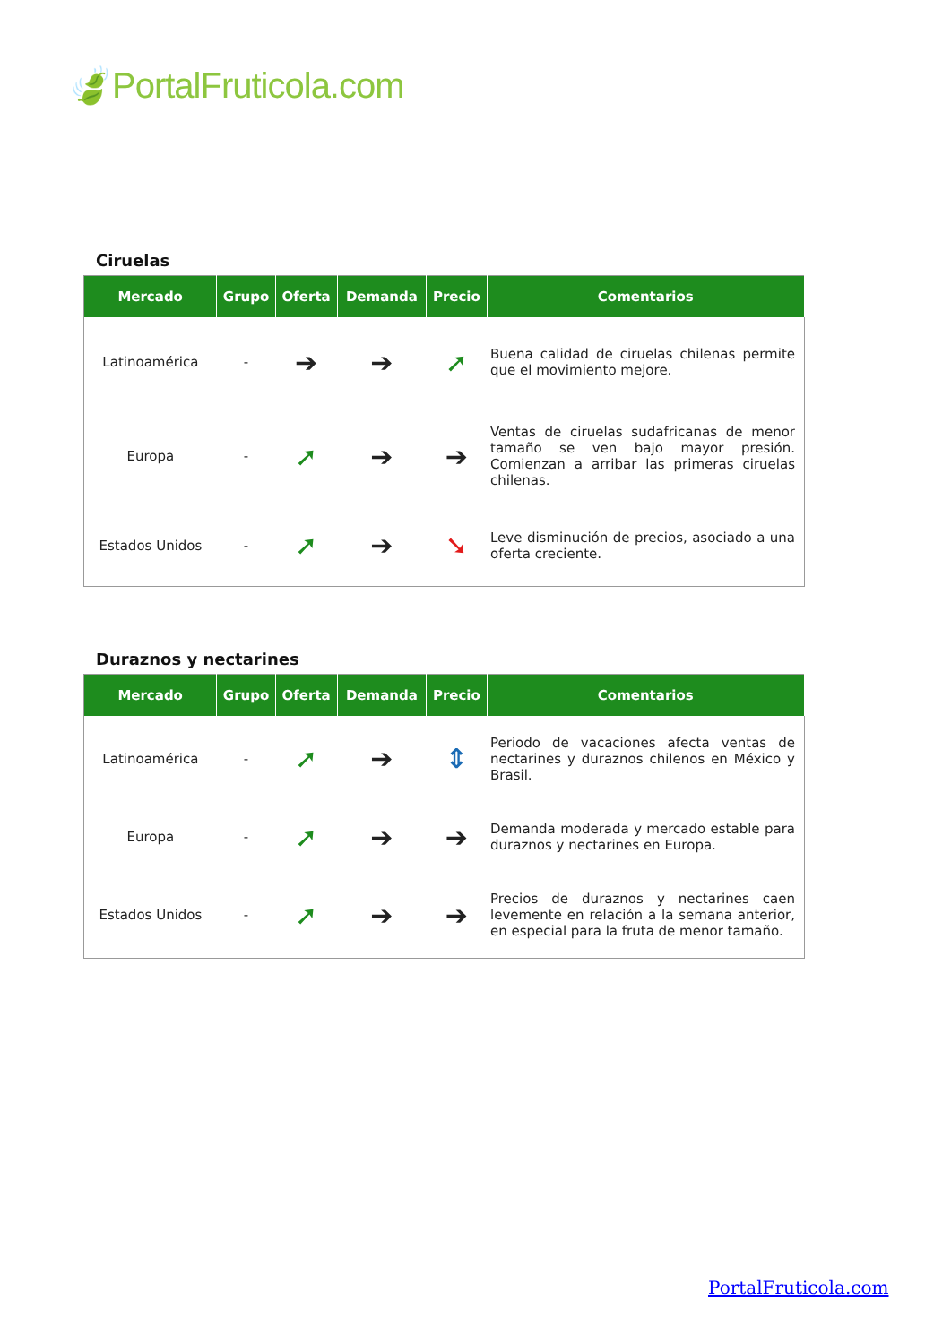🍃PortalFruticola.com
Ciruelas
| Mercado | Grupo | Oferta | Demanda | Precio | Comentarios |
| --- | --- | --- | --- | --- | --- |
| Latinoamérica | - | ➔ | ➔ | ➚ | Buena calidad de ciruelas chilenas permite que el movimiento mejore. |
| Europa | - | ➚ | ➔ | ➔ | Ventas de ciruelas sudafricanas de menor tamaño se ven bajo mayor presión. Comienzan a arribar las primeras ciruelas chilenas. |
| Estados Unidos | - | ➚ | ➔ | ➘ | Leve disminución de precios, asociado a una oferta creciente. |
Duraznos y nectarines
| Mercado | Grupo | Oferta | Demanda | Precio | Comentarios |
| --- | --- | --- | --- | --- | --- |
| Latinoamérica | - | ➚ | ➔ | ⇕ | Periodo de vacaciones afecta ventas de nectarines y duraznos chilenos en México y Brasil. |
| Europa | - | ➚ | ➔ | ➔ | Demanda moderada y mercado estable para duraznos y nectarines en Europa. |
| Estados Unidos | - | ➚ | ➔ | ➔ | Precios de duraznos y nectarines caen levemente en relación a la semana anterior, en especial para la fruta de menor tamaño. |
PortalFruticola.com